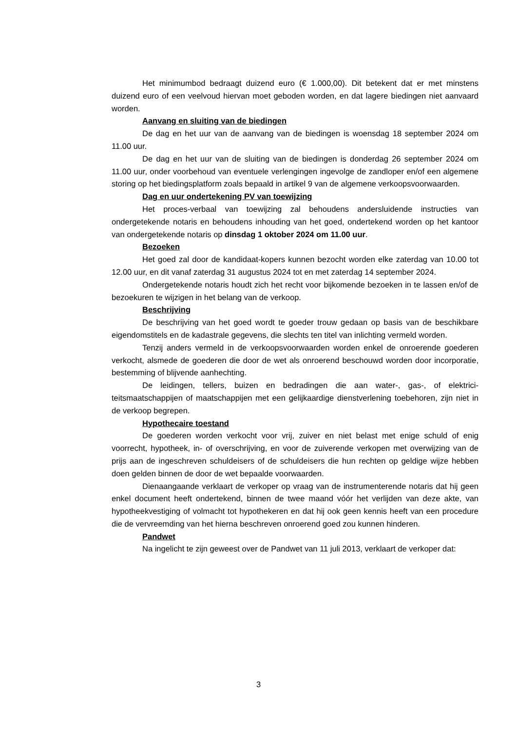Het minimumbod bedraagt duizend euro (€ 1.000,00). Dit betekent dat er met minstens duizend euro of een veelvoud hiervan moet geboden worden, en dat lagere biedingen niet aanvaard worden.
Aanvang en sluiting van de biedingen
De dag en het uur van de aanvang van de biedingen is woensdag 18 septem­ber 2024 om 11.00 uur.
De dag en het uur van de sluiting van de biedingen is donderdag 26 september 2024 om 11.00 uur, onder voorbehoud van eventuele verlengingen ingevolge de zandloper en/of een algemene storing op het biedingsplatform zoals bepaald in arti­kel 9 van de algemene verkoopsvoorwaarden.
Dag en uur ondertekening PV van toewijzing
Het proces-verbaal van toewijzing zal behoudens andersluidende instructies van ondergetekende notaris en behoudens inhouding van het goed, ondertekend worden op het kantoor van ondergetekende notaris op dinsdag 1 oktober 2024 om 11.00 uur.
Bezoeken
Het goed zal door de kandidaat-kopers kunnen bezocht worden elke zaterdag van 10.00 tot 12.00 uur, en dit vanaf zaterdag 31 augustus 2024 tot en met zaterdag 14 september 2024.
Ondergetekende notaris houdt zich het recht voor bijkomende bezoeken in te lassen en/of de bezoekuren te wijzigen in het belang van de verkoop.
Beschrijving
De beschrijving van het goed wordt te goeder trouw gedaan op basis van de beschikbare eigendomstitels en de kadastrale gegevens, die slechts ten titel van in­lichting vermeld worden.
Tenzij anders vermeld in de verkoopsvoorwaarden worden enkel de onroe­rende goederen verkocht, alsmede de goederen die door de wet als onroerend be­schouwd worden door incorporatie, bestemming of blijvende aanhechting.
De leidingen, tellers, buizen en bedradingen die aan water-, gas-, of elektrici­teitsmaatschappijen of maatschappijen met een gelijkaardige dienstverlening toebe­horen, zijn niet in de verkoop begrepen.
Hypothecaire toestand
De goederen worden verkocht voor vrij, zuiver en niet belast met enige schuld of enig voorrecht, hypotheek, in- of overschrijving, en voor de zuiverende verkopen met overwijzing van de prijs aan de ingeschreven schuldeisers of de schuldeisers die hun rechten op geldige wijze hebben doen gelden binnen de door de wet bepaalde voorwaarden.
Dienaangaande verklaart de verkoper op vraag van de instrumenterende no­taris dat hij geen enkel document heeft ondertekend, binnen de twee maand vóór het verlijden van deze akte, van hypotheekvestiging of volmacht tot hypothekeren en dat hij ook geen kennis heeft van een procedure die de vervreemding van het hierna beschreven onroerend goed zou kunnen hinderen.
Pandwet
Na ingelicht te zijn geweest over de Pandwet van 11 juli 2013, verklaart de verkoper dat:
3